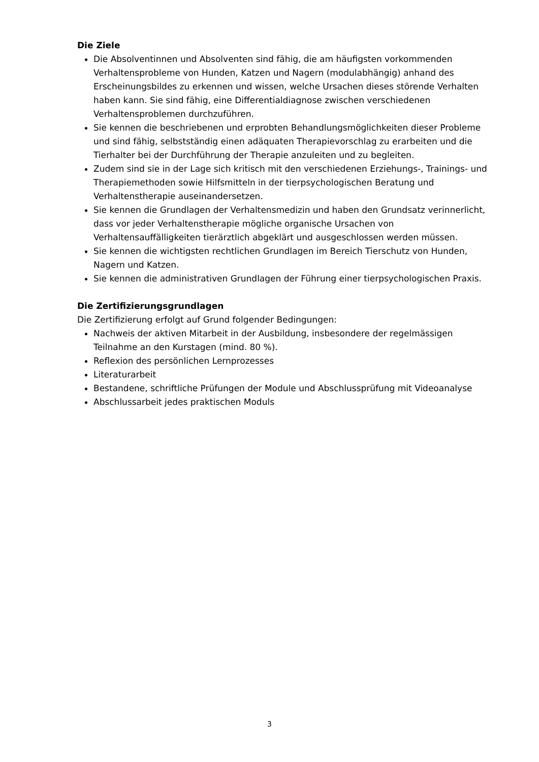Die Ziele
Die Absolventinnen und Absolventen sind fähig, die am häufigsten vorkommenden Verhaltensprobleme von Hunden, Katzen und Nagern (modulabhängig) anhand des Erscheinungsbildes zu erkennen und wissen, welche Ursachen dieses störende Verhalten haben kann. Sie sind fähig, eine Differentialdiagnose zwischen verschiedenen Verhaltensproblemen durchzuführen.
Sie kennen die beschriebenen und erprobten Behandlungsmöglichkeiten dieser Probleme und sind fähig, selbstständig einen adäquaten Therapievorschlag zu erarbeiten und die Tierhalter bei der Durchführung der Therapie anzuleiten und zu begleiten.
Zudem sind sie in der Lage sich kritisch mit den verschiedenen Erziehungs-, Trainings- und Therapiemethoden sowie Hilfsmitteln in der tierpsychologischen Beratung und Verhaltenstherapie auseinandersetzen.
Sie kennen die Grundlagen der Verhaltensmedizin und haben den Grundsatz verinnerlicht, dass vor jeder Verhaltenstherapie mögliche organische Ursachen von Verhaltensauffälligkeiten tierärztlich abgeklärt und ausgeschlossen werden müssen.
Sie kennen die wichtigsten rechtlichen Grundlagen im Bereich Tierschutz von Hunden, Nagern und Katzen.
Sie kennen die administrativen Grundlagen der Führung einer tierpsychologischen Praxis.
Die Zertifizierungsgrundlagen
Die Zertifizierung erfolgt auf Grund folgender Bedingungen:
Nachweis der aktiven Mitarbeit in der Ausbildung, insbesondere der regelmässigen Teilnahme an den Kurstagen (mind. 80 %).
Reflexion des persönlichen Lernprozesses
Literaturarbeit
Bestandene, schriftliche Prüfungen der Module und Abschlussprüfung mit Videoanalyse
Abschlussarbeit jedes praktischen Moduls
3